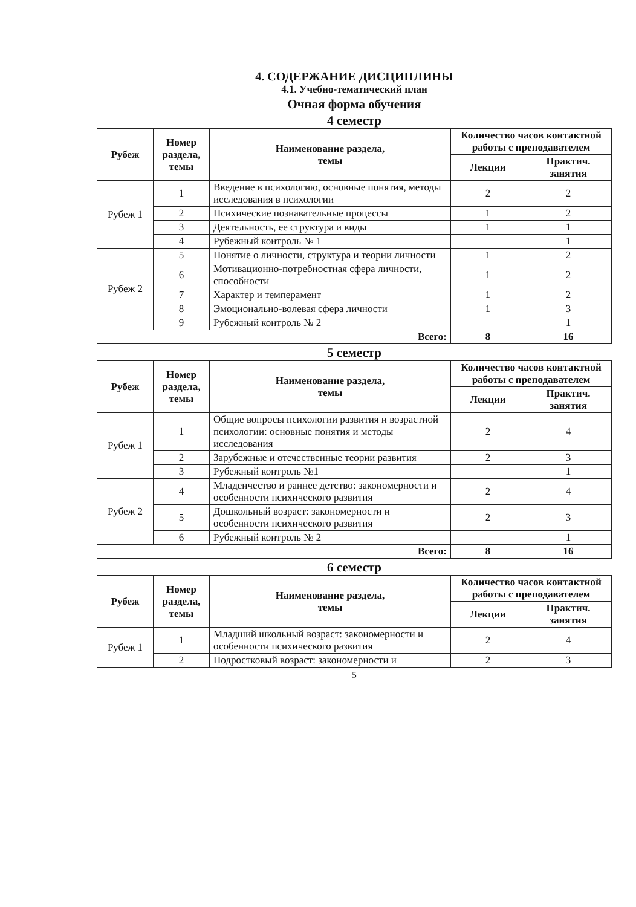4. СОДЕРЖАНИЕ ДИСЦИПЛИНЫ
4.1. Учебно-тематический план
Очная форма обучения
4 семестр
| Рубеж | Номер раздела, темы | Наименование раздела, темы | Количество часов контактной работы с преподавателем | |
| --- | --- | --- | --- | --- |
| | | | Лекции | Практич. занятия |
| Рубеж 1 | 1 | Введение в психологию, основные понятия, методы исследования в психологии | 2 | 2 |
| | 2 | Психические познавательные процессы | 1 | 2 |
| | 3 | Деятельность, ее структура и виды | 1 | 1 |
| | 4 | Рубежный контроль № 1 | | 1 |
| Рубеж 2 | 5 | Понятие о личности, структура и теории личности | 1 | 2 |
| | 6 | Мотивационно-потребностная сфера личности, способности | 1 | 2 |
| | 7 | Характер и темперамент | 1 | 2 |
| | 8 | Эмоционально-волевая сфера личности | 1 | 3 |
| | 9 | Рубежный контроль № 2 | | 1 |
| Всего: | | | 8 | 16 |
5 семестр
| Рубеж | Номер раздела, темы | Наименование раздела, темы | Количество часов контактной работы с преподавателем | |
| --- | --- | --- | --- | --- |
| | | | Лекции | Практич. занятия |
| Рубеж 1 | 1 | Общие вопросы психологии развития и возрастной психологии: основные понятия и методы исследования | 2 | 4 |
| | 2 | Зарубежные и отечественные теории развития | 2 | 3 |
| | 3 | Рубежный контроль №1 | | 1 |
| Рубеж 2 | 4 | Младенчество и раннее детство: закономерности и особенности психического развития | 2 | 4 |
| | 5 | Дошкольный возраст: закономерности и особенности психического развития | 2 | 3 |
| | 6 | Рубежный контроль № 2 | | 1 |
| Всего: | | | 8 | 16 |
6 семестр
| Рубеж | Номер раздела, темы | Наименование раздела, темы | Количество часов контактной работы с преподавателем | |
| --- | --- | --- | --- | --- |
| | | | Лекции | Практич. занятия |
| Рубеж 1 | 1 | Младший школьный возраст: закономерности и особенности психического развития | 2 | 4 |
| | 2 | Подростковый возраст: закономерности и | 2 | 3 |
5